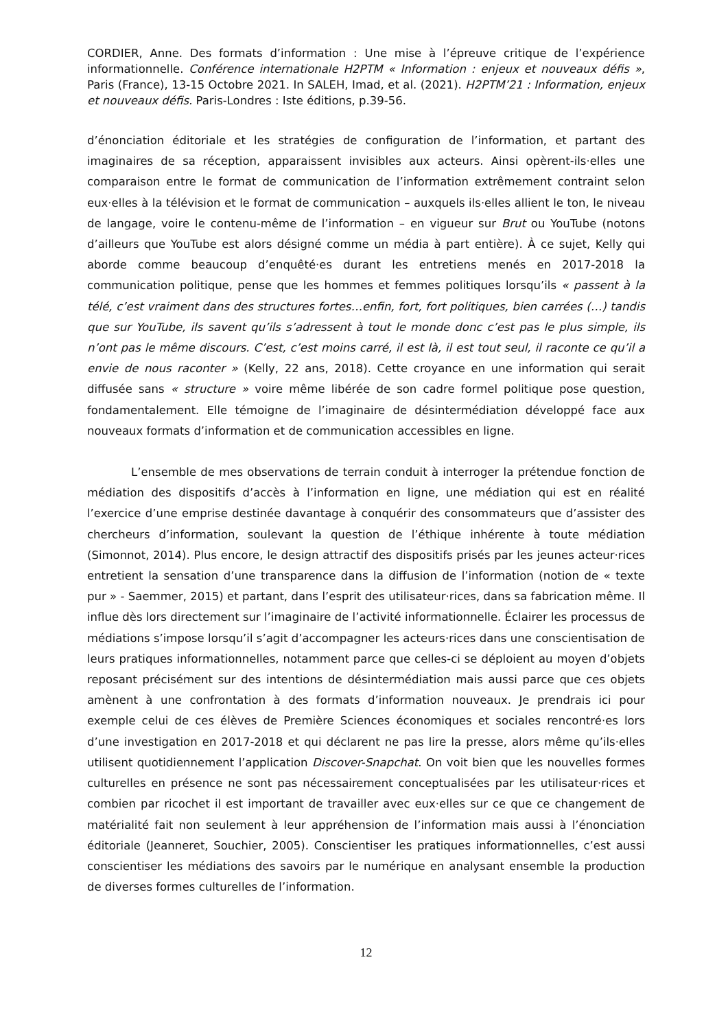CORDIER, Anne. Des formats d’information : Une mise à l’épreuve critique de l’expérience informationnelle. Conférence internationale H2PTM « Information : enjeux et nouveaux défis », Paris (France), 13-15 Octobre 2021. In SALEH, Imad, et al. (2021). H2PTM’21 : Information, enjeux et nouveaux défis. Paris-Londres : Iste éditions, p.39-56.
d’énonciation éditoriale et les stratégies de configuration de l’information, et partant des imaginaires de sa réception, apparaissent invisibles aux acteurs. Ainsi opèrent-ils·elles une comparaison entre le format de communication de l’information extrêmement contraint selon eux·elles à la télévision et le format de communication – auxquels ils·elles allient le ton, le niveau de langage, voire le contenu-même de l’information – en vigueur sur Brut ou YouTube (notons d’ailleurs que YouTube est alors désigné comme un média à part entière). À ce sujet, Kelly qui aborde comme beaucoup d’enquêté·es durant les entretiens menés en 2017-2018 la communication politique, pense que les hommes et femmes politiques lorsqu’ils « passent à la télé, c’est vraiment dans des structures fortes…enfin, fort, fort politiques, bien carrées (…) tandis que sur YouTube, ils savent qu’ils s’adressent à tout le monde donc c’est pas le plus simple, ils n’ont pas le même discours. C’est, c’est moins carré, il est là, il est tout seul, il raconte ce qu’il a envie de nous raconter » (Kelly, 22 ans, 2018). Cette croyance en une information qui serait diffusée sans « structure » voire même libérée de son cadre formel politique pose question, fondamentalement. Elle témoigne de l’imaginaire de désintermédiation développé face aux nouveaux formats d’information et de communication accessibles en ligne.
L’ensemble de mes observations de terrain conduit à interroger la prétendue fonction de médiation des dispositifs d’accès à l’information en ligne, une médiation qui est en réalité l’exercice d’une emprise destinée davantage à conquérir des consommateurs que d’assister des chercheurs d’information, soulevant la question de l’éthique inhérente à toute médiation (Simonnot, 2014). Plus encore, le design attractif des dispositifs prisés par les jeunes acteur·rices entretient la sensation d’une transparence dans la diffusion de l’information (notion de « texte pur » - Saemmer, 2015) et partant, dans l’esprit des utilisateur·rices, dans sa fabrication même. Il influe dès lors directement sur l’imaginaire de l’activité informationnelle. Éclairer les processus de médiations s’impose lorsqu’il s’agit d’accompagner les acteurs·rices dans une conscientisation de leurs pratiques informationnelles, notamment parce que celles-ci se déploient au moyen d’objets reposant précisément sur des intentions de désintermédiation mais aussi parce que ces objets amènent à une confrontation à des formats d’information nouveaux. Je prendrais ici pour exemple celui de ces élèves de Première Sciences économiques et sociales rencontré·es lors d’une investigation en 2017-2018 et qui déclarent ne pas lire la presse, alors même qu’ils·elles utilisent quotidiennement l’application Discover-Snapchat. On voit bien que les nouvelles formes culturelles en présence ne sont pas nécessairement conceptualisées par les utilisateur·rices et combien par ricochet il est important de travailler avec eux·elles sur ce que ce changement de matérialité fait non seulement à leur appréhension de l’information mais aussi à l’énonciation éditoriale (Jeanneret, Souchier, 2005). Conscientiser les pratiques informationnelles, c’est aussi conscientiser les médiations des savoirs par le numérique en analysant ensemble la production de diverses formes culturelles de l’information.
12